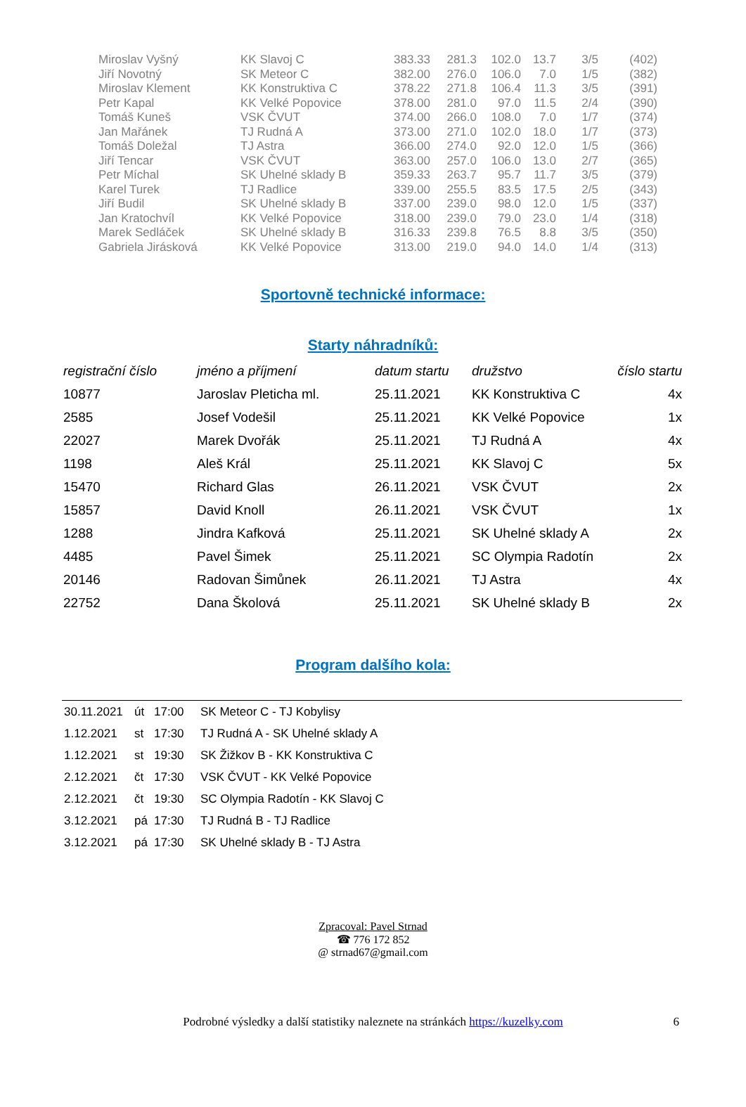| Miroslav Vyšný | KK Slavoj C | 383.33 | 281.3 | 102.0 | 13.7 | 3/5 | (402) |
| Jiří Novotný | SK Meteor C | 382.00 | 276.0 | 106.0 | 7.0 | 1/5 | (382) |
| Miroslav Klement | KK Konstruktiva C | 378.22 | 271.8 | 106.4 | 11.3 | 3/5 | (391) |
| Petr Kapal | KK Velké Popovice | 378.00 | 281.0 | 97.0 | 11.5 | 2/4 | (390) |
| Tomáš Kuneš | VSK ČVUT | 374.00 | 266.0 | 108.0 | 7.0 | 1/7 | (374) |
| Jan Mařánek | TJ Rudná A | 373.00 | 271.0 | 102.0 | 18.0 | 1/7 | (373) |
| Tomáš Doležal | TJ Astra | 366.00 | 274.0 | 92.0 | 12.0 | 1/5 | (366) |
| Jiří Tencar | VSK ČVUT | 363.00 | 257.0 | 106.0 | 13.0 | 2/7 | (365) |
| Petr Míchal | SK Uhelné sklady B | 359.33 | 263.7 | 95.7 | 11.7 | 3/5 | (379) |
| Karel Turek | TJ Radlice | 339.00 | 255.5 | 83.5 | 17.5 | 2/5 | (343) |
| Jiří Budil | SK Uhelné sklady B | 337.00 | 239.0 | 98.0 | 12.0 | 1/5 | (337) |
| Jan Kratochvíl | KK Velké Popovice | 318.00 | 239.0 | 79.0 | 23.0 | 1/4 | (318) |
| Marek Sedláček | SK Uhelné sklady B | 316.33 | 239.8 | 76.5 | 8.8 | 3/5 | (350) |
| Gabriela Jirásková | KK Velké Popovice | 313.00 | 219.0 | 94.0 | 14.0 | 1/4 | (313) |
Sportovně technické informace:
Starty náhradníků:
| registrační číslo | jméno a příjmení | datum startu | družstvo | číslo startu |
| --- | --- | --- | --- | --- |
| 10877 | Jaroslav Pleticha ml. | 25.11.2021 | KK Konstruktiva C | 4x |
| 2585 | Josef Vodešil | 25.11.2021 | KK Velké Popovice | 1x |
| 22027 | Marek Dvořák | 25.11.2021 | TJ Rudná A | 4x |
| 1198 | Aleš Král | 25.11.2021 | KK Slavoj C | 5x |
| 15470 | Richard Glas | 26.11.2021 | VSK ČVUT | 2x |
| 15857 | David Knoll | 26.11.2021 | VSK ČVUT | 1x |
| 1288 | Jindra Kafková | 25.11.2021 | SK Uhelné sklady A | 2x |
| 4485 | Pavel Šimek | 25.11.2021 | SC Olympia Radotín | 2x |
| 20146 | Radovan Šimůnek | 26.11.2021 | TJ Astra | 4x |
| 22752 | Dana Školová | 25.11.2021 | SK Uhelné sklady B | 2x |
Program dalšího kola:
| 30.11.2021 | út | 17:00 | SK Meteor C - TJ Kobylisy |
| 1.12.2021 | st | 17:30 | TJ Rudná A - SK Uhelné sklady A |
| 1.12.2021 | st | 19:30 | SK Žižkov B - KK Konstruktiva C |
| 2.12.2021 | čt | 17:30 | VSK ČVUT - KK Velké Popovice |
| 2.12.2021 | čt | 19:30 | SC Olympia Radotín - KK Slavoj C |
| 3.12.2021 | pá | 17:30 | TJ Rudná B - TJ Radlice |
| 3.12.2021 | pá | 17:30 | SK Uhelné sklady B - TJ Astra |
Zpracoval: Pavel Strnad
☎ 776 172 852
@ strnad67@gmail.com
Podrobné výsledky a další statistiky naleznete na stránkách https://kuzelky.com 6